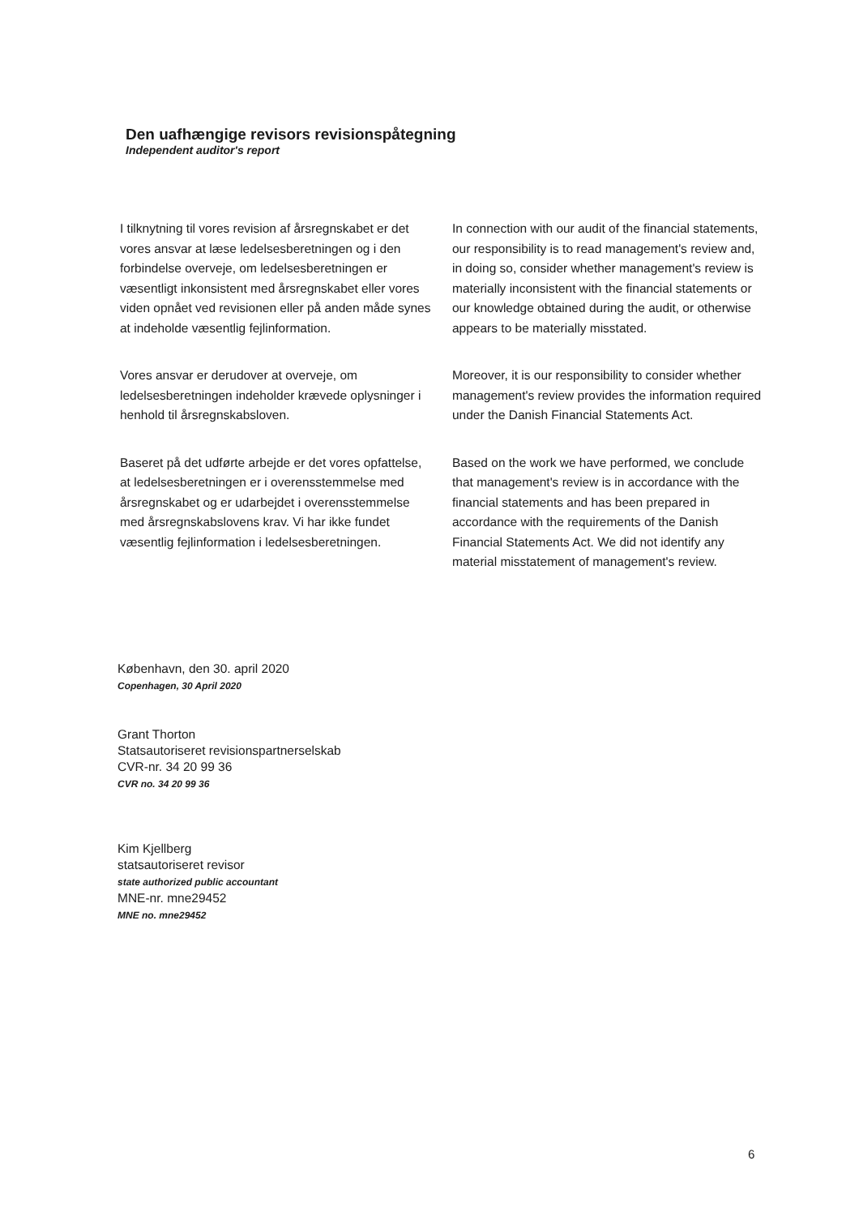Den uafhængige revisors revisionspåtegning
Independent auditor's report
I tilknytning til vores revision af årsregnskabet er det vores ansvar at læse ledelsesberetningen og i den forbindelse overveje, om ledelsesberetningen er væsentligt inkonsistent med årsregnskabet eller vores viden opnået ved revisionen eller på anden måde synes at indeholde væsentlig fejlinformation.
In connection with our audit of the financial statements, our responsibility is to read management's review and, in doing so, consider whether management's review is materially inconsistent with the financial statements or our knowledge obtained during the audit, or otherwise appears to be materially misstated.
Vores ansvar er derudover at overveje, om ledelsesberetningen indeholder krævede oplysninger i henhold til årsregnskabsloven.
Moreover, it is our responsibility to consider whether management's review provides the information required under the Danish Financial Statements Act.
Baseret på det udførte arbejde er det vores opfattelse, at ledelsesberetningen er i overensstemmelse med årsregnskabet og er udarbejdet i overensstemmelse med årsregnskabslovens krav. Vi har ikke fundet væsentlig fejlinformation i ledelsesberetningen.
Based on the work we have performed, we conclude that management's review is in accordance with the financial statements and has been prepared in accordance with the requirements of the Danish Financial Statements Act. We did not identify any material misstatement of management's review.
København, den 30. april 2020
Copenhagen, 30 April 2020
Grant Thorton
Statsautoriseret revisionspartnerselskab
CVR-nr. 34 20 99 36
CVR no. 34 20 99 36
Kim Kjellberg
statsautoriseret revisor
state authorized public accountant
MNE-nr. mne29452
MNE no. mne29452
6